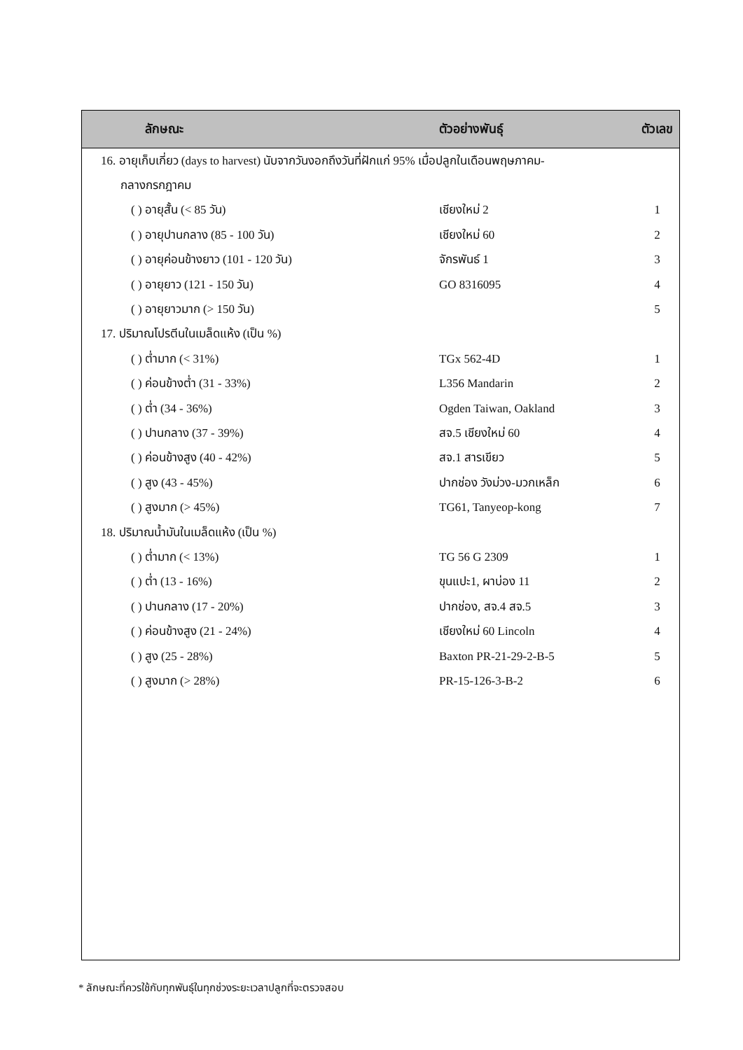| ลักษณะ | ตัวอย่างพันธุ์ | ตัวเลข |
| --- | --- | --- |
| 16. อายุเก็บเกี่ยว (days to harvest) นับจากวันงอกถึงวันที่ฝักแก่ 95% เมื่อปลูกในเดือนพฤษภาคม- | | |
| กลางกรกฎาคม | | |
| ( ) อายุสั้น (< 85 วัน) | เชียงใหม่ 2 | 1 |
| ( ) อายุปานกลาง (85 - 100 วัน) | เชียงใหม่ 60 | 2 |
| ( ) อายุค่อนข้างยาว (101 - 120 วัน) | จักรพันธ์ 1 | 3 |
| ( ) อายุยาว (121 - 150 วัน) | GO 8316095 | 4 |
| ( ) อายุยาวมาก (> 150 วัน) | | 5 |
| 17. ปริมาณโปรตีนในเมล็ดแห้ง (เป็น %) | | |
| ( ) ต่ำมาก (< 31%) | TGx 562-4D | 1 |
| ( ) ค่อนข้างต่ำ (31 - 33%) | L356 Mandarin | 2 |
| ( ) ต่ำ (34 - 36%) | Ogden Taiwan, Oakland | 3 |
| ( ) ปานกลาง (37 - 39%) | สจ.5 เชียงใหม่ 60 | 4 |
| ( ) ค่อนข้างสูง (40 - 42%) | สจ.1 สารเขียว | 5 |
| ( ) สูง (43 - 45%) | ปากช่อง วังม่วง-มวกเหล็ก | 6 |
| ( ) สูงมาก (> 45%) | TG61, Tanyeop-kong | 7 |
| 18. ปริมาณน้ำมันในเมล็ดแห้ง (เป็น %) | | |
| ( ) ต่ำมาก (< 13%) | TG 56 G 2309 | 1 |
| ( ) ต่ำ (13 - 16%) | ขุนแปะ1, ผาบ่อง 11 | 2 |
| ( ) ปานกลาง (17 - 20%) | ปากช่อง, สจ.4 สจ.5 | 3 |
| ( ) ค่อนข้างสูง (21 - 24%) | เชียงใหม่ 60 Lincoln | 4 |
| ( ) สูง (25 - 28%) | Baxton PR-21-29-2-B-5 | 5 |
| ( ) สูงมาก (> 28%) | PR-15-126-3-B-2 | 6 |
* ลักษณะที่ควรใช้กับทุกพันธุ์ในทุกช่วงระยะเวลาปลูกที่จะตรวจสอบ